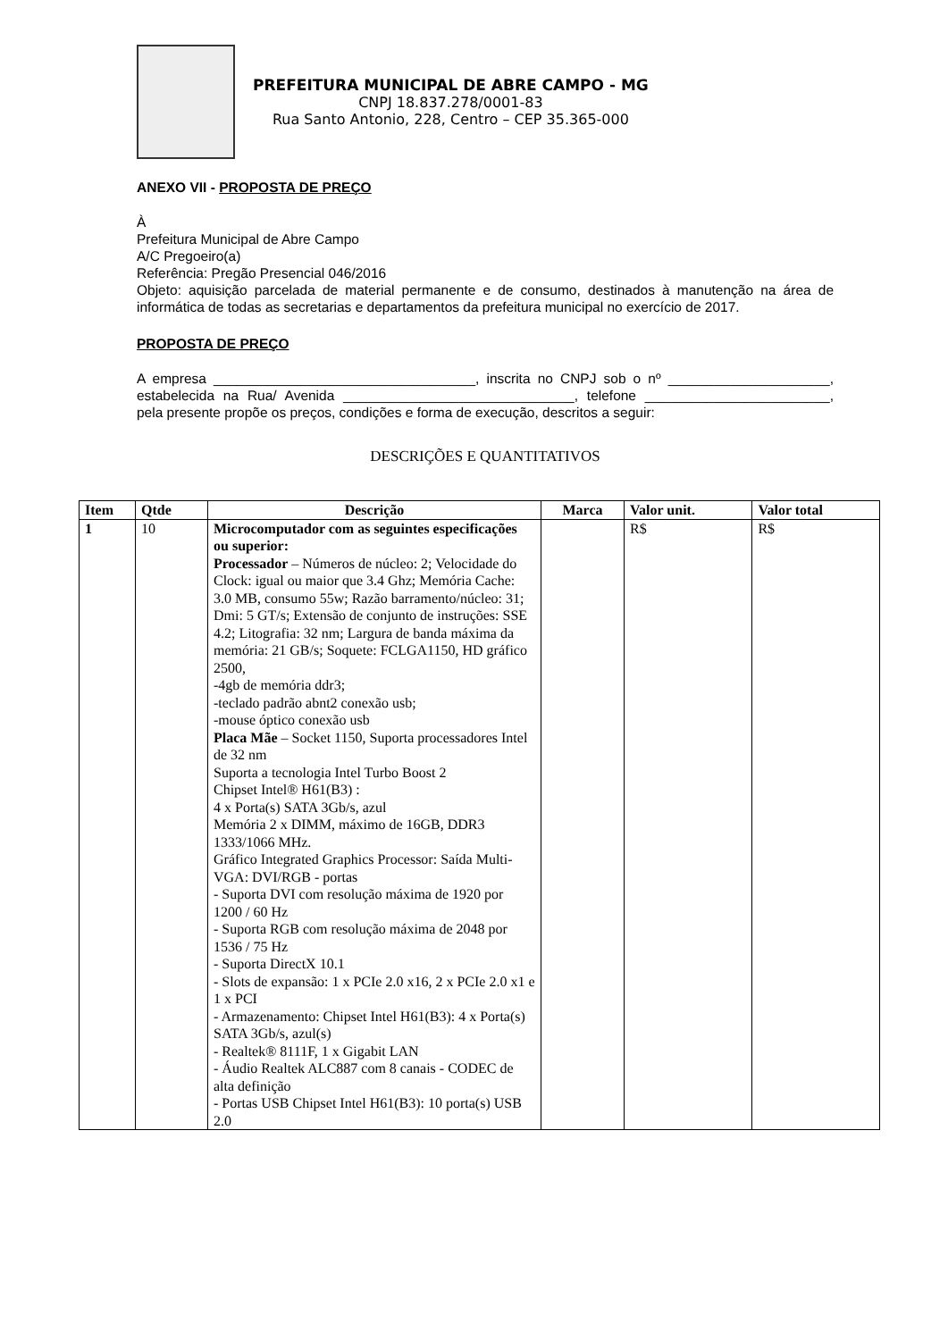PREFEITURA MUNICIPAL DE ABRE CAMPO - MG
CNPJ 18.837.278/0001-83
Rua Santo Antonio, 228, Centro – CEP 35.365-000
ANEXO VII - PROPOSTA DE PREÇO
À
Prefeitura Municipal de Abre Campo
A/C Pregoeiro(a)
Referência: Pregão Presencial 046/2016
Objeto: aquisição parcelada de material permanente e de consumo, destinados à manutenção na área de informática de todas as secretarias e departamentos da prefeitura municipal no exercício de 2017.
PROPOSTA DE PREÇO
A empresa __________________________________, inscrita no CNPJ sob o nº _____________________, estabelecida na Rua/ Avenida ______________________________, telefone ________________________, pela presente propõe os preços, condições e forma de execução, descritos a seguir:
DESCRIÇÕES E QUANTITATIVOS
| Item | Qtde | Descrição | Marca | Valor unit. | Valor total |
| --- | --- | --- | --- | --- | --- |
| 1 | 10 | Microcomputador com as seguintes especificações ou superior: Processador – Números de núcleo: 2; Velocidade do Clock: igual ou maior que 3.4 Ghz; Memória Cache: 3.0 MB, consumo 55w; Razão barramento/núcleo: 31; Dmi: 5 GT/s; Extensão de conjunto de instruções: SSE 4.2; Litografia: 32 nm; Largura de banda máxima da memória: 21 GB/s; Soquete: FCLGA1150, HD gráfico 2500, -4gb de memória ddr3; -teclado padrão abnt2 conexão usb; -mouse óptico conexão usb Placa Mãe – Socket 1150, Suporta processadores Intel de 32 nm Suporta a tecnologia Intel Turbo Boost 2 Chipset Intel® H61(B3) : 4 x Porta(s) SATA 3Gb/s, azul Memória 2 x DIMM, máximo de 16GB, DDR3 1333/1066 MHz. Gráfico Integrated Graphics Processor: Saída Multi-VGA: DVI/RGB - portas - Suporta DVI com resolução máxima de 1920 por 1200 / 60 Hz - Suporta RGB com resolução máxima de 2048 por 1536 / 75 Hz - Suporta DirectX 10.1 - Slots de expansão: 1 x PCIe 2.0 x16, 2 x PCIe 2.0 x1 e 1 x PCI - Armazenamento: Chipset Intel H61(B3): 4 x Porta(s) SATA 3Gb/s, azul(s) - Realtek® 8111F, 1 x Gigabit LAN - Áudio Realtek ALC887 com 8 canais - CODEC de alta definição - Portas USB Chipset Intel H61(B3): 10 porta(s) USB 2.0 | | R$ | R$ |